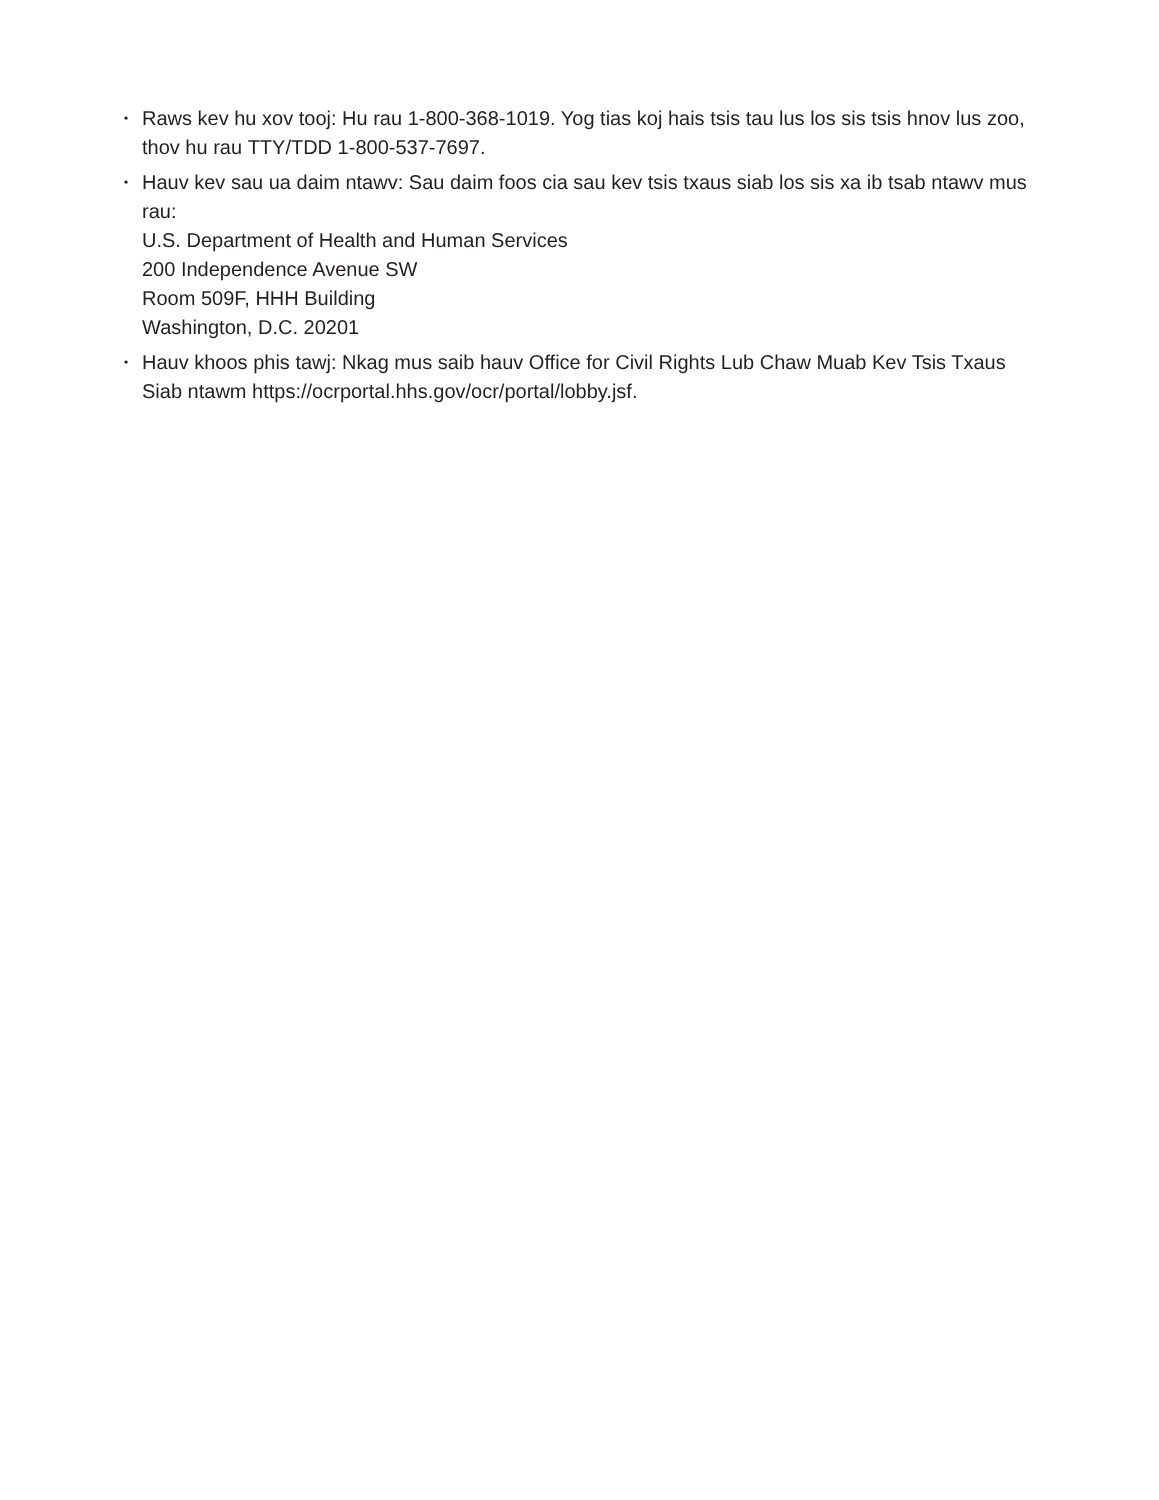• Raws kev hu xov tooj: Hu rau 1-800-368-1019. Yog tias koj hais tsis tau lus los sis tsis hnov lus zoo, thov hu rau TTY/TDD 1-800-537-7697.
• Hauv kev sau ua daim ntawv: Sau daim foos cia sau kev tsis txaus siab los sis xa ib tsab ntawv mus rau:
U.S. Department of Health and Human Services
200 Independence Avenue SW
Room 509F, HHH Building
Washington, D.C. 20201
• Hauv khoos phis tawj: Nkag mus saib hauv Office for Civil Rights Lub Chaw Muab Kev Tsis Txaus Siab ntawm https://ocrportal.hhs.gov/ocr/portal/lobby.jsf.